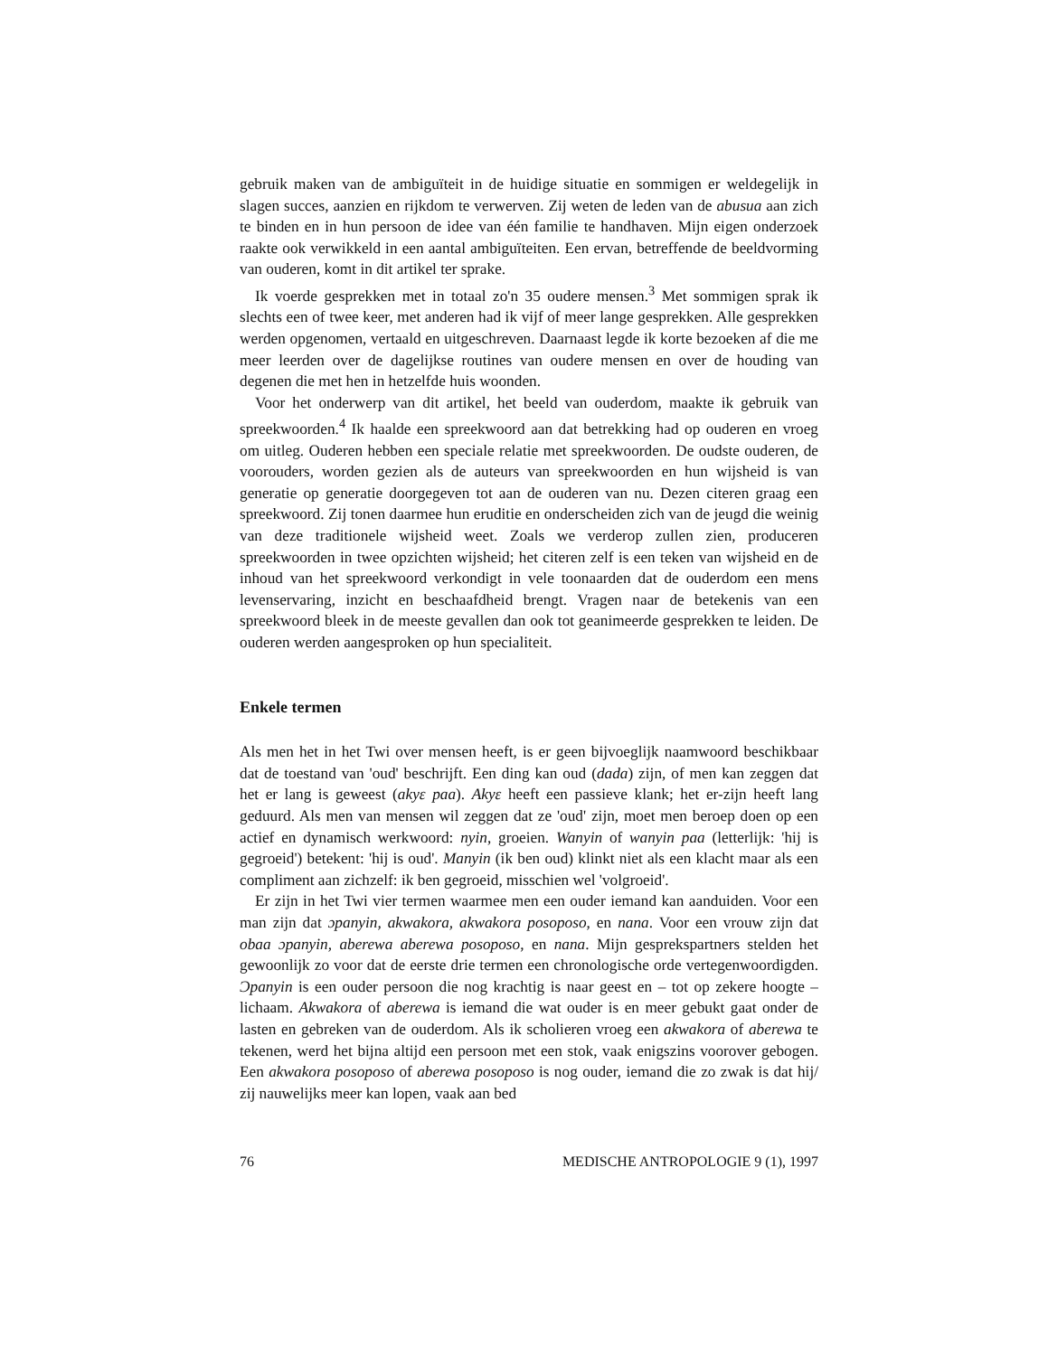gebruik maken van de ambiguïteit in de huidige situatie en sommigen er weldegelijk in slagen succes, aanzien en rijkdom te verwerven. Zij weten de leden van de abusua aan zich te binden en in hun persoon de idee van één familie te handhaven. Mijn eigen onderzoek raakte ook verwikkeld in een aantal ambiguïteiten. Een ervan, betreffende de beeldvorming van ouderen, komt in dit artikel ter sprake.
Ik voerde gesprekken met in totaal zo'n 35 oudere mensen.<sup>3</sup> Met sommigen sprak ik slechts een of twee keer, met anderen had ik vijf of meer lange gesprekken. Alle gesprekken werden opgenomen, vertaald en uitgeschreven. Daarnaast legde ik korte bezoeken af die me meer leerden over de dagelijkse routines van oudere mensen en over de houding van degenen die met hen in hetzelfde huis woonden.
Voor het onderwerp van dit artikel, het beeld van ouderdom, maakte ik gebruik van spreekwoorden.<sup>4</sup> Ik haalde een spreekwoord aan dat betrekking had op ouderen en vroeg om uitleg. Ouderen hebben een speciale relatie met spreekwoorden. De oudste ouderen, de voorouders, worden gezien als de auteurs van spreekwoorden en hun wijsheid is van generatie op generatie doorgegeven tot aan de ouderen van nu. Dezen citeren graag een spreekwoord. Zij tonen daarmee hun eruditie en onderscheiden zich van de jeugd die weinig van deze traditionele wijsheid weet. Zoals we verderop zullen zien, produceren spreekwoorden in twee opzichten wijsheid; het citeren zelf is een teken van wijsheid en de inhoud van het spreekwoord verkondigt in vele toonaarden dat de ouderdom een mens levenservaring, inzicht en beschaafdheid brengt. Vragen naar de betekenis van een spreekwoord bleek in de meeste gevallen dan ook tot geanimeerde gesprekken te leiden. De ouderen werden aangesproken op hun specialiteit.
Enkele termen
Als men het in het Twi over mensen heeft, is er geen bijvoeglijk naamwoord beschikbaar dat de toestand van 'oud' beschrijft. Een ding kan oud (dada) zijn, of men kan zeggen dat het er lang is geweest (akyɛ paa). Akyɛ heeft een passieve klank; het er-zijn heeft lang geduurd. Als men van mensen wil zeggen dat ze 'oud' zijn, moet men beroep doen op een actief en dynamisch werkwoord: nyin, groeien. Wanyin of wanyin paa (letterlijk: 'hij is gegroeid') betekent: 'hij is oud'. Manyin (ik ben oud) klinkt niet als een klacht maar als een compliment aan zichzelf: ik ben gegroeid, misschien wel 'volgroeid'.
Er zijn in het Twi vier termen waarmee men een ouder iemand kan aanduiden. Voor een man zijn dat ɔpanyin, akwakora, akwakora posoposo, en nana. Voor een vrouw zijn dat obaa ɔpanyin, aberewa aberewa posoposo, en nana. Mijn gesprekspartners stelden het gewoonlijk zo voor dat de eerste drie termen een chronologische orde vertegenwoordigden. Ɔpanyin is een ouder persoon die nog krachtig is naar geest en – tot op zekere hoogte – lichaam. Akwakora of aberewa is iemand die wat ouder is en meer gebukt gaat onder de lasten en gebreken van de ouderdom. Als ik scholieren vroeg een akwakora of aberewa te tekenen, werd het bijna altijd een persoon met een stok, vaak enigszins voorover gebogen. Een akwakora posoposo of aberewa posoposo is nog ouder, iemand die zo zwak is dat hij/ zij nauwelijks meer kan lopen, vaak aan bed
76 MEDISCHE ANTROPOLOGIE 9 (1), 1997